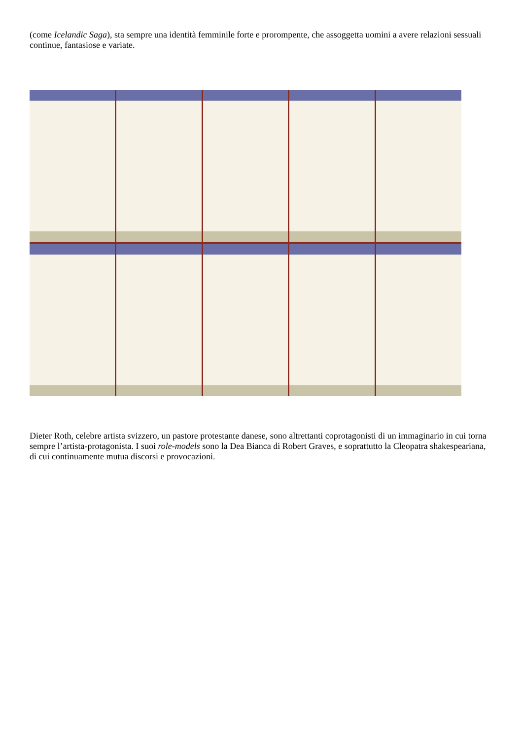(come Icelandic Saga), sta sempre una identità femminile forte e prorompente, che assoggetta uomini a avere relazioni sessuali continue, fantasiose e variate.
Dieter Roth, celebre artista svizzero, un pastore protestante danese, sono altrettanti coprotagonisti di un immaginario in cui torna sempre l’artista-protagonista. I suoi role-models sono la Dea Bianca di Robert Graves, e soprattutto la Cleopatra shakespeariana, di cui continuamente mutua discorsi e provocazioni.